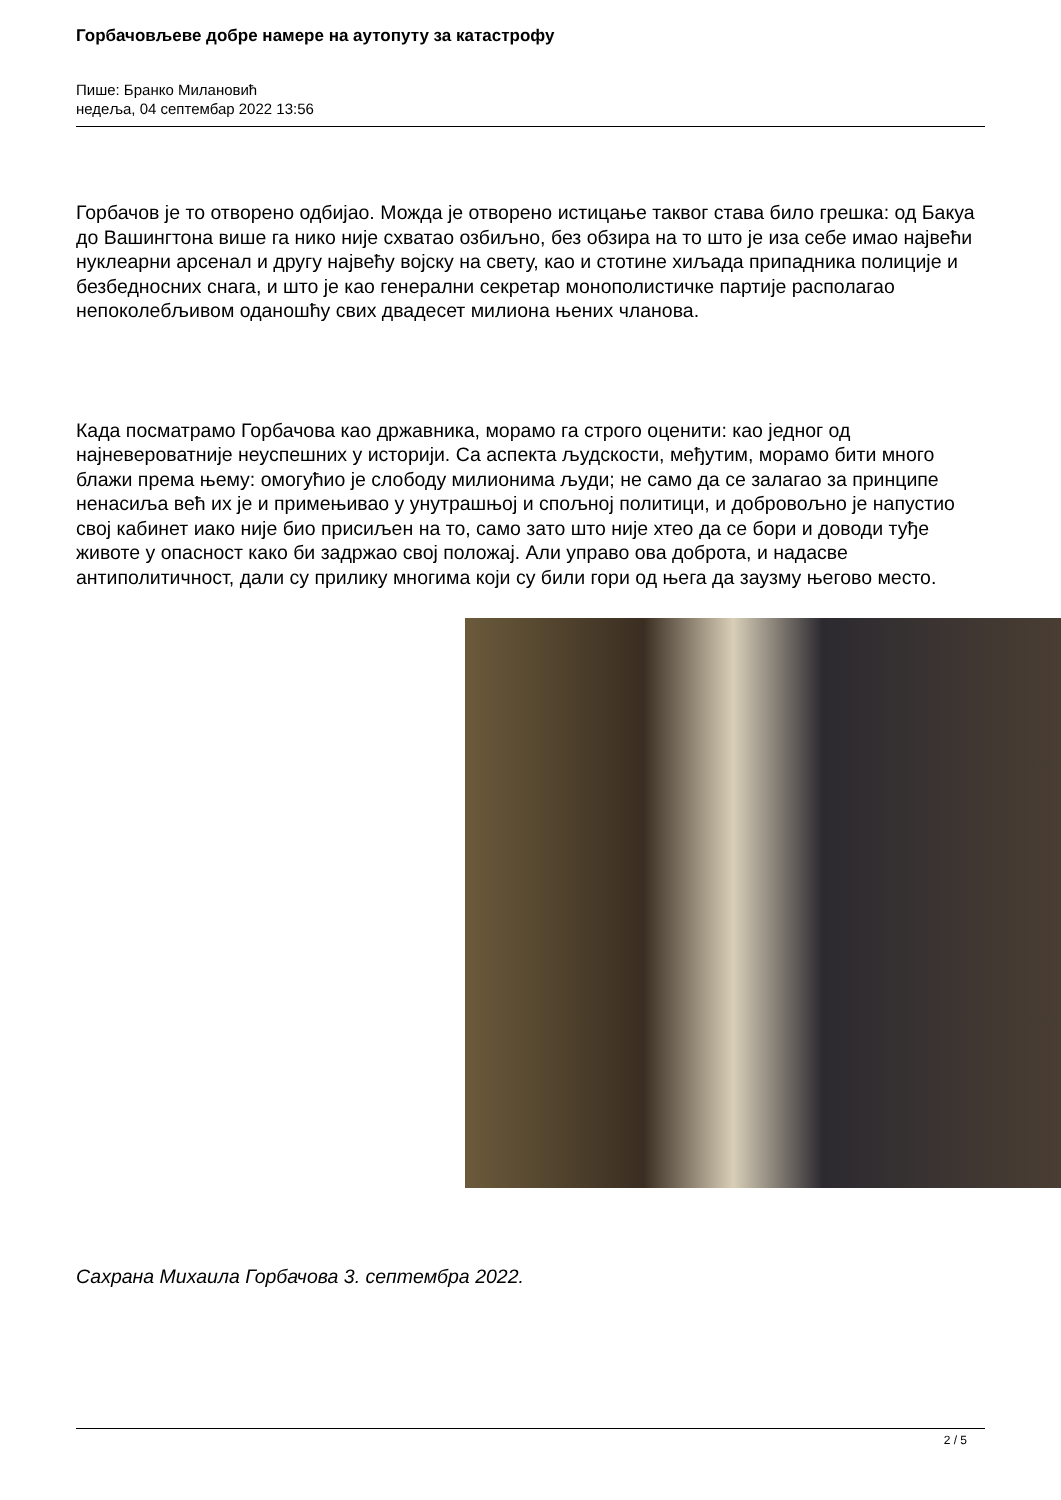Горбачовљеве добре намере на аутопуту за катастрофу
Пише: Бранко Милановић
недеља, 04 септембар 2022 13:56
Горбачов је то отворено одбијао. Можда је отворено истицање таквог става било грешка: од Бакуа до Вашингтона више га нико није схватао озбиљно, без обзира на то што је иза себе имао највећи нуклеарни арсенал и другу највећу војску на свету, као и стотине хиљада припадника полиције и безбедносних снага, и што је као генерални секретар монополистичке партије располагао непоколебљивом оданошћу свих двадесет милиона њених чланова.
Када посматрамо Горбачова као државника, морамо га строго оценити: као једног од најневероватније неуспешних у историји. Са аспекта људскости, међутим, морамо бити много блажи према њему: омогућио је слободу милионима људи; не само да се залагао за принципе ненасиља већ их је и примењивао у унутрашњој и спољној политици, и добровољно је напустио свој кабинет иако није био присиљен на то, само зато што није хтео да се бори и доводи туђе животе у опасност како би задржао свој положај. Али управо ова доброта, и надасве антиполитичност, дали су прилику многима који су били гори од њега да заузму његово место.
Сахрана Михаила Горбачова 3. септембра 2022.
2 / 5